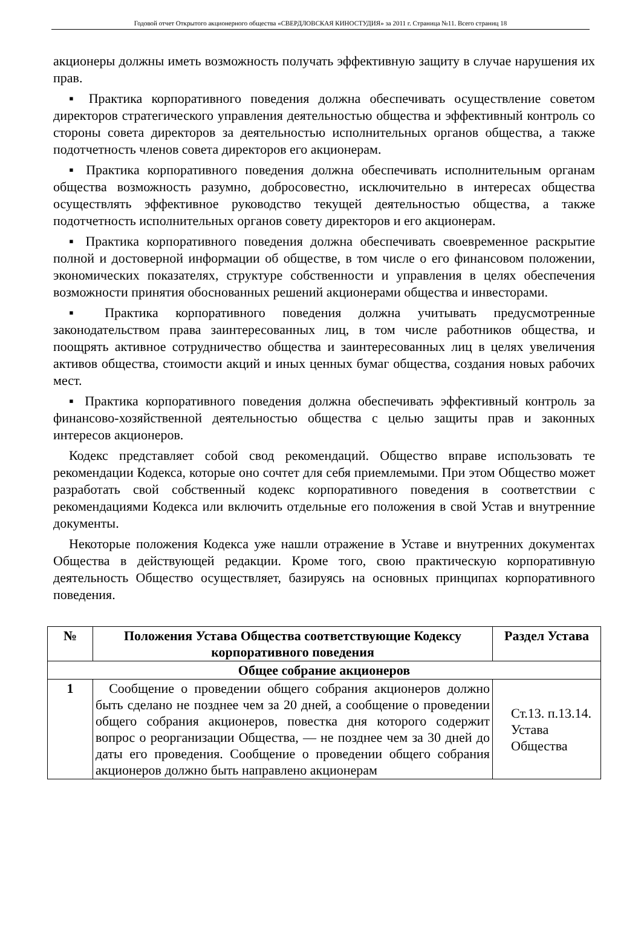Годовой отчет Открытого акционерного общества «СВЕРДЛОВСКАЯ КИНОСТУДИЯ» за 2011 г. Страница №11. Всего страниц 18
акционеры должны иметь возможность получать эффективную защиту в случае нарушения их прав.
▪ Практика корпоративного поведения должна обеспечивать осуществление советом директоров стратегического управления деятельностью общества и эффективный контроль со стороны совета директоров за деятельностью исполнительных органов общества, а также подотчетность членов совета директоров его акционерам.
▪ Практика корпоративного поведения должна обеспечивать исполнительным органам общества возможность разумно, добросовестно, исключительно в интересах общества осуществлять эффективное руководство текущей деятельностью общества, а также подотчетность исполнительных органов совету директоров и его акционерам.
▪ Практика корпоративного поведения должна обеспечивать своевременное раскрытие полной и достоверной информации об обществе, в том числе о его финансовом положении, экономических показателях, структуре собственности и управления в целях обеспечения возможности принятия обоснованных решений акционерами общества и инвесторами.
▪ Практика корпоративного поведения должна учитывать предусмотренные законодательством права заинтересованных лиц, в том числе работников общества, и поощрять активное сотрудничество общества и заинтересованных лиц в целях увеличения активов общества, стоимости акций и иных ценных бумаг общества, создания новых рабочих мест.
▪ Практика корпоративного поведения должна обеспечивать эффективный контроль за финансово-хозяйственной деятельностью общества с целью защиты прав и законных интересов акционеров.
Кодекс представляет собой свод рекомендаций. Общество вправе использовать те рекомендации Кодекса, которые оно сочтет для себя приемлемыми. При этом Общество может разработать свой собственный кодекс корпоративного поведения в соответствии с рекомендациями Кодекса или включить отдельные его положения в свой Устав и внутренние документы.
Некоторые положения Кодекса уже нашли отражение в Уставе и внутренних документах Общества в действующей редакции. Кроме того, свою практическую корпоративную деятельность Общество осуществляет, базируясь на основных принципах корпоративного поведения.
| № | Положения Устава Общества соответствующие Кодексу корпоративного поведения | Раздел Устава |
| --- | --- | --- |
| Общее собрание акционеров | | |
| 1 | Сообщение о проведении общего собрания акционеров должно быть сделано не позднее чем за 20 дней, а сообщение о проведении общего собрания акционеров, повестка дня которого содержит вопрос о реорганизации Общества, — не позднее чем за 30 дней до даты его проведения. Сообщение о проведении общего собрания акционеров должно быть направлено акционерам | Ст.13. п.13.14. Устава Общества |